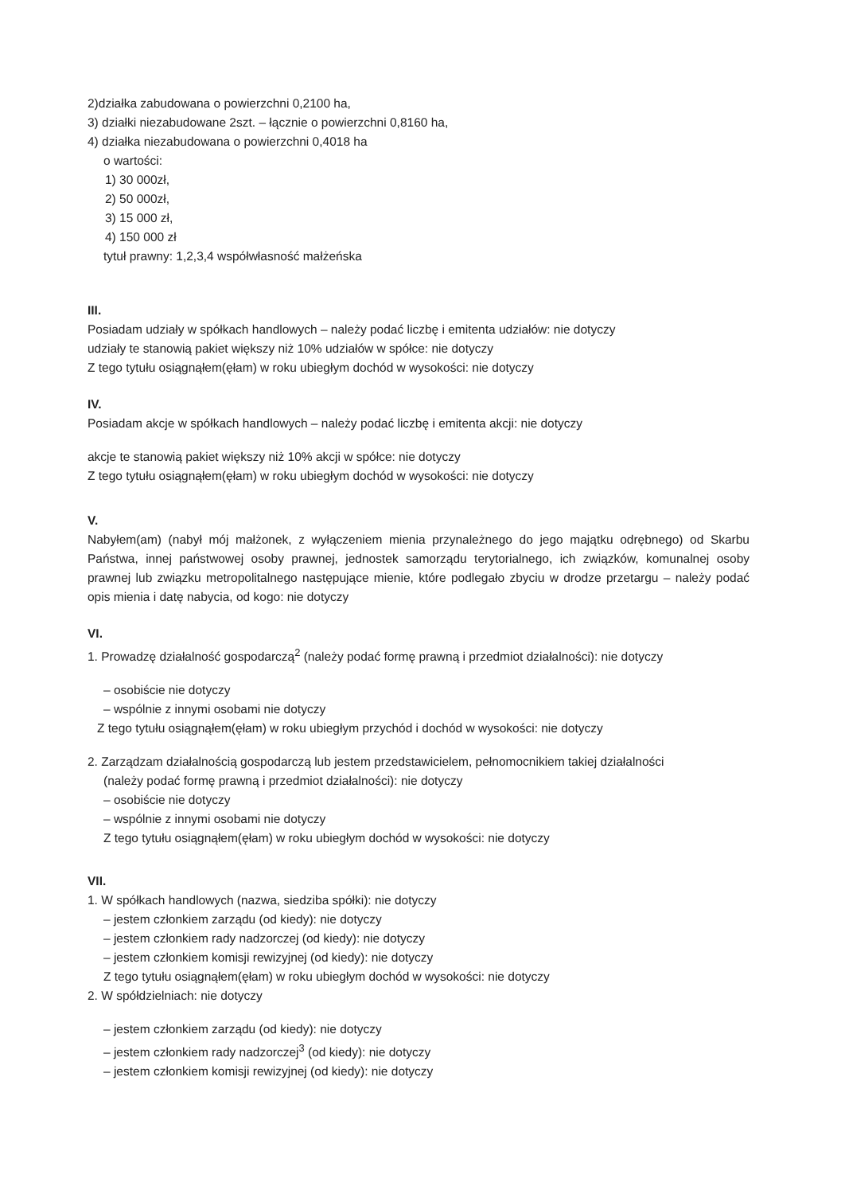2)działka zabudowana o powierzchni 0,2100 ha,
3) działki niezabudowane 2szt. – łącznie o powierzchni 0,8160 ha,
4) działka niezabudowana o powierzchni 0,4018 ha
o wartości:
1) 30 000zł,
2) 50 000zł,
3) 15 000 zł,
4) 150 000 zł
tytuł prawny: 1,2,3,4 współwłasność małżeńska
III.
Posiadam udziały w spółkach handlowych – należy podać liczbę i emitenta udziałów: nie dotyczy
udziały te stanowią pakiet większy niż 10% udziałów w spółce: nie dotyczy
Z tego tytułu osiągnąłem(ęłam) w roku ubiegłym dochód w wysokości: nie dotyczy
IV.
Posiadam akcje w spółkach handlowych – należy podać liczbę i emitenta akcji: nie dotyczy
akcje te stanowią pakiet większy niż 10% akcji w spółce: nie dotyczy
Z tego tytułu osiągnąłem(ęłam) w roku ubiegłym dochód w wysokości: nie dotyczy
V.
Nabyłem(am) (nabył mój małżonek, z wyłączeniem mienia przynależnego do jego majątku odrębnego) od Skarbu Państwa, innej państwowej osoby prawnej, jednostek samorządu terytorialnego, ich związków, komunalnej osoby prawnej lub związku metropolitalnego następujące mienie, które podlegało zbyciu w drodze przetargu – należy podać opis mienia i datę nabycia, od kogo: nie dotyczy
VI.
1. Prowadzę działalność gospodarczą<sup>2</sup> (należy podać formę prawną i przedmiot działalności): nie dotyczy
– osobiście nie dotyczy
– wspólnie z innymi osobami nie dotyczy
Z tego tytułu osiągnąłem(ęłam) w roku ubiegłym przychód i dochód w wysokości: nie dotyczy
2. Zarządzam działalnością gospodarczą lub jestem przedstawicielem, pełnomocnikiem takiej działalności
(należy podać formę prawną i przedmiot działalności): nie dotyczy
– osobiście nie dotyczy
– wspólnie z innymi osobami nie dotyczy
Z tego tytułu osiągnąłem(ęłam) w roku ubiegłym dochód w wysokości: nie dotyczy
VII.
1. W spółkach handlowych (nazwa, siedziba spółki): nie dotyczy
– jestem członkiem zarządu (od kiedy): nie dotyczy
– jestem członkiem rady nadzorczej (od kiedy): nie dotyczy
– jestem członkiem komisji rewizyjnej (od kiedy): nie dotyczy
Z tego tytułu osiągnąłem(ęłam) w roku ubiegłym dochód w wysokości: nie dotyczy
2. W spółdzielniach: nie dotyczy
– jestem członkiem zarządu (od kiedy): nie dotyczy
– jestem członkiem rady nadzorczej<sup>3</sup> (od kiedy): nie dotyczy
– jestem członkiem komisji rewizyjnej (od kiedy): nie dotyczy